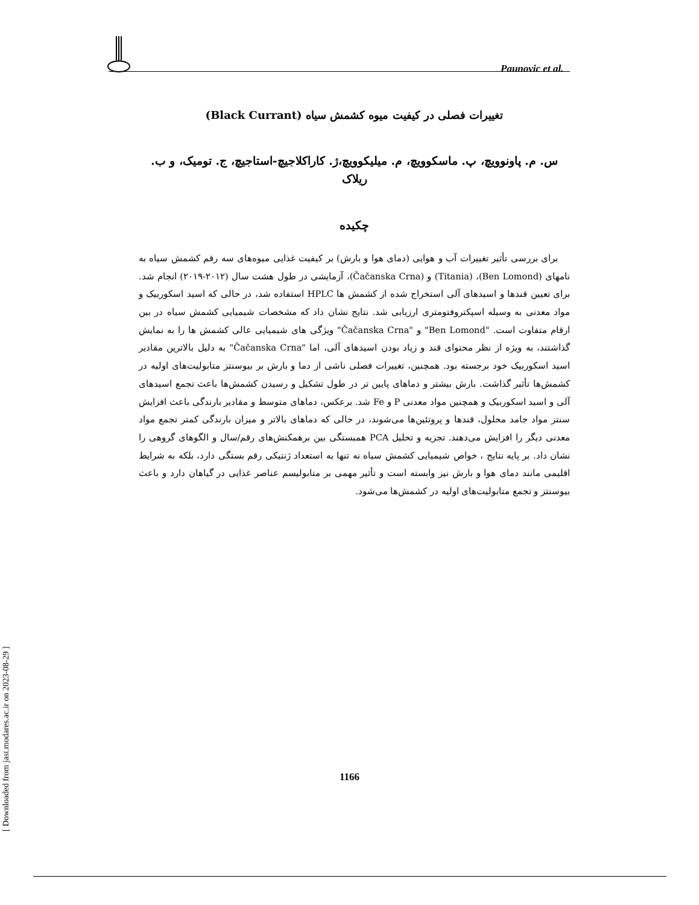Paunovic et al.
[ Downloaded from jast.modares.ac.ir on 2023-08-29 ]
تغییرات فصلی در کیفیت میوه کشمش سیاه (Black Currant)
س. م. پاونوویچ، پ. ماسکوویچ، م. میلیکوویچ،ژ. کاراکلاجیچ-استاجیچ، ج. تومیک، و ب. ریلاک
چکیده
برای بررسی تأثیر تغییرات آب و هوایی (دمای هوا و بارش) بر کیفیت غذایی میوه‌های سه رقم کشمش سیاه به نامهای (Ben Lomond)، (Titania) و (Čačanska Crna)، آزمایشی در طول هشت سال (۲۰۱۲-۲۰۱۹) انجام شد. برای تعیین قندها و اسیدهای آلی استخراج شده از کشمش ها HPLC استفاده شد، در حالی که اسید اسکوربیک و مواد معدنی به وسیله اسپکتروفتومتری ارزیابی شد. نتایج نشان داد که مشخصات شیمیایی کشمش سیاه در بین ارقام متفاوت است. "Ben Lomond" و "Čačanska Crna" ویژگی های شیمیایی عالی کشمش ها را به نمایش گذاشتند، به ویژه از نظر محتوای قند و زیاد بودن اسیدهای آلی، اما "Čačanska Crna" به دلیل بالاترین مقادیر اسید اسکوربیک خود برجسته بود. همچنین، تغییرات فصلی ناشی از دما و بارش بر بیوسنتز متابولیت‌های اولیه در کشمش‌ها تأثیر گذاشت. بارش بیشتر و دماهای پایین تر در طول تشکیل و رسیدن کشمش‌ها باعث تجمع اسیدهای آلی و اسید اسکوربیک و همچنین مواد معدنی P و Fe شد. برعکس، دماهای متوسط و مقادیر بارندگی باعث افزایش سنتز مواد جامد محلول، قندها و پروتئین‌ها می‌شوند، در حالی که دماهای بالاتر و میزان بارندگی کمتر تجمع مواد معدنی دیگر را افزایش می‌دهند. تجزیه و تحلیل PCA همبستگی بین برهمکنش‌های رقم/سال و الگوهای گروهی را نشان داد. بر پایه نتایج ، خواص شیمیایی کشمش سیاه نه تنها به استعداد ژنتیکی رقم بستگی دارد، بلکه به شرایط اقلیمی مانند دمای هوا و بارش نیز وابسته است و تأثیر مهمی بر متابولیسم عناصر غذایی در گیاهان دارد و باعث بیوسنتز و تجمع متابولیت‌های اولیه در کشمش‌ها می‌شود.
1166